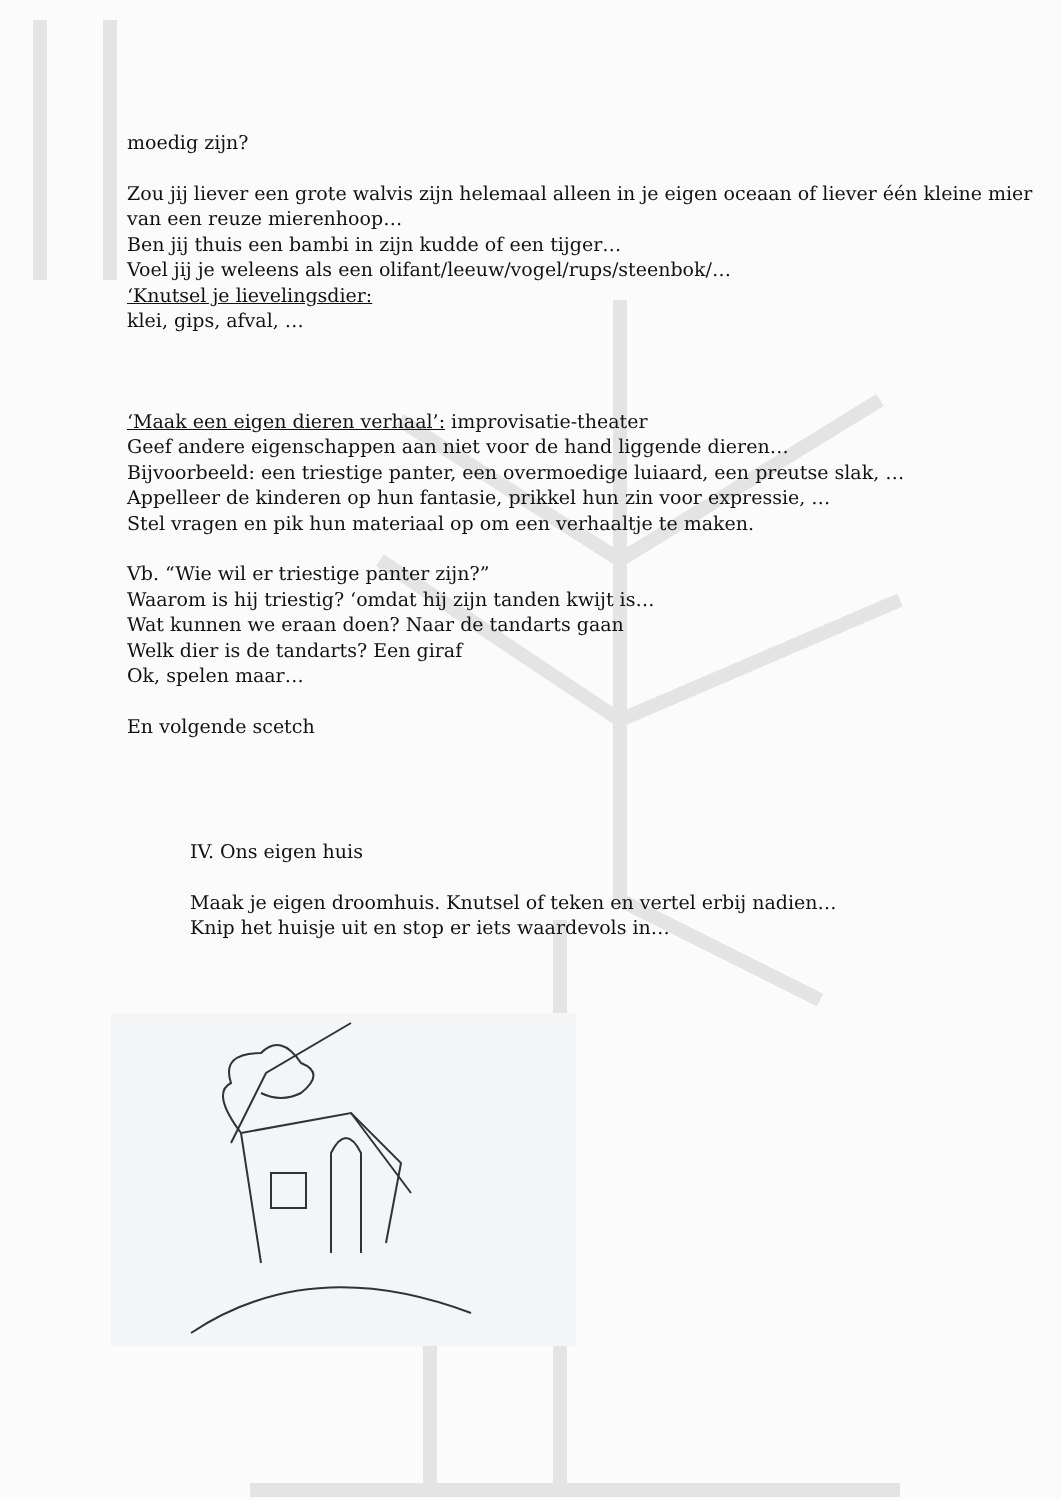moedig zijn?
Zou jij liever een grote walvis zijn helemaal alleen in je eigen oceaan of liever één kleine mier van een reuze mierenhoop…
Ben jij thuis een bambi in zijn kudde of een tijger…
Voel jij je weleens als een olifant/leeuw/vogel/rups/steenbok/…
‘Knutsel je lievelingsdier:
klei, gips, afval, …
‘Maak een eigen dieren verhaal’: improvisatie-theater
Geef andere eigenschappen aan niet voor de hand liggende dieren…
Bijvoorbeeld: een triestige panter, een overmoedige luiaard, een preutse slak, …
Appelleer de kinderen op hun fantasie, prikkel hun zin voor expressie, …
Stel vragen en pik hun materiaal op om een verhaaltje te maken.
Vb. “Wie wil er triestige panter zijn?”
Waarom is hij triestig? ‘omdat hij zijn tanden kwijt is…
Wat kunnen we eraan doen? Naar de tandarts gaan
Welk dier is de tandarts? Een giraf
Ok, spelen maar…
En volgende scetch
IV. Ons eigen huis
Maak je eigen droomhuis. Knutsel of teken en vertel erbij nadien…
Knip het huisje uit en stop er iets waardevols in…